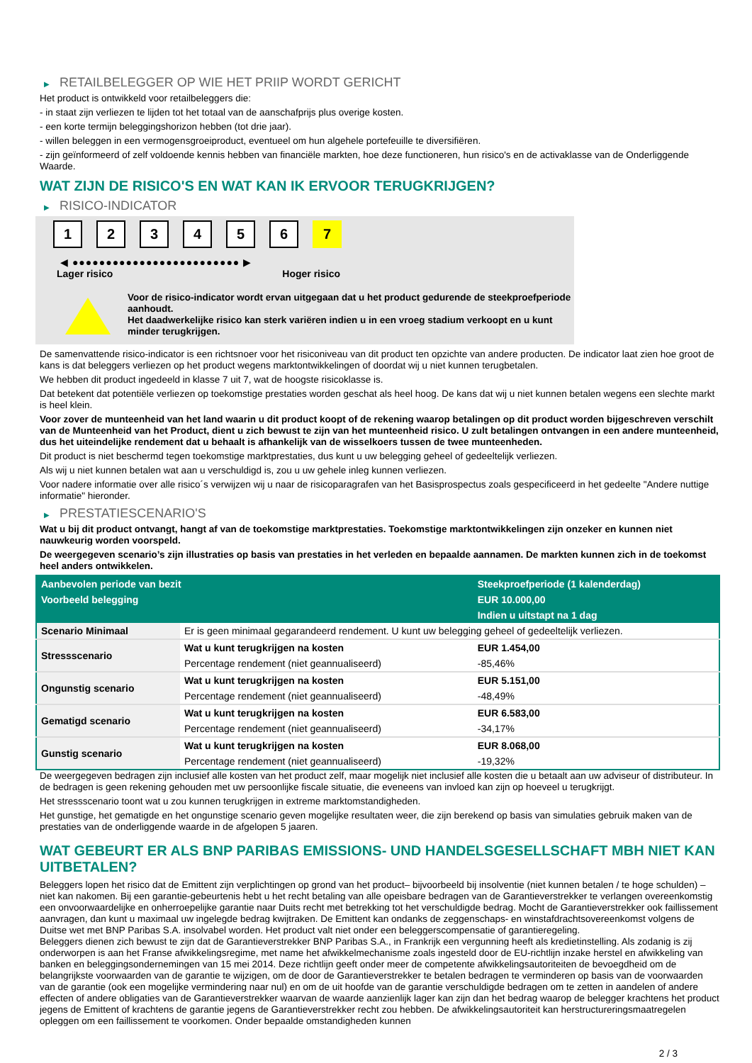▶ RETAILBELEGGER OP WIE HET PRIIP WORDT GERICHT
Het product is ontwikkeld voor retailbeleggers die:
- in staat zijn verliezen te lijden tot het totaal van de aanschafprijs plus overige kosten.
- een korte termijn beleggingshorizon hebben (tot drie jaar).
- willen beleggen in een vermogensgroeiproduct, eventueel om hun algehele portefeuille te diversifiëren.
- zijn geïnformeerd of zelf voldoende kennis hebben van financiële markten, hoe deze functioneren, hun risico's en de activaklasse van de Onderliggende Waarde.
WAT ZIJN DE RISICO'S EN WAT KAN IK ERVOOR TERUGKRIJGEN?
▶ RISICO-INDICATOR
1 2 3 4 5 6 7
◀ ●●●●●●●●●●●●●●●●●●●●●●●●● ▶
Lager risico Hoger risico
Voor de risico-indicator wordt ervan uitgegaan dat u het product gedurende de steekproefperiode aanhoudt.
Het daadwerkelijke risico kan sterk variëren indien u in een vroeg stadium verkoopt en u kunt minder terugkrijgen.
De samenvattende risico-indicator is een richtsnoer voor het risiconiveau van dit product ten opzichte van andere producten. De indicator laat zien hoe groot de kans is dat beleggers verliezen op het product wegens marktontwikkelingen of doordat wij u niet kunnen terugbetalen.
We hebben dit product ingedeeld in klasse 7 uit 7, wat de hoogste risicoklasse is.
Dat betekent dat potentiële verliezen op toekomstige prestaties worden geschat als heel hoog. De kans dat wij u niet kunnen betalen wegens een slechte markt is heel klein.
Voor zover de munteenheid van het land waarin u dit product koopt of de rekening waarop betalingen op dit product worden bijgeschreven verschilt van de Munteenheid van het Product, dient u zich bewust te zijn van het munteenheid risico. U zult betalingen ontvangen in een andere munteenheid, dus het uiteindelijke rendement dat u behaalt is afhankelijk van de wisselkoers tussen de twee munteenheden.
Dit product is niet beschermd tegen toekomstige marktprestaties, dus kunt u uw belegging geheel of gedeeltelijk verliezen.
Als wij u niet kunnen betalen wat aan u verschuldigd is, zou u uw gehele inleg kunnen verliezen.
Voor nadere informatie over alle risico´s verwijzen wij u naar de risicoparagrafen van het Basisprospectus zoals gespecificeerd in het gedeelte "Andere nuttige informatie" hieronder.
▶ PRESTATIESCENARIO'S
Wat u bij dit product ontvangt, hangt af van de toekomstige marktprestaties. Toekomstige marktontwikkelingen zijn onzeker en kunnen niet nauwkeurig worden voorspeld.
De weergegeven scenario’s zijn illustraties op basis van prestaties in het verleden en bepaalde aannamen. De markten kunnen zich in de toekomst heel anders ontwikkelen.
| Aanbevolen periode van bezit | | Steekproefperiode (1 kalenderdag) |
| Voorbeeld belegging | | EUR 10.000,00 |
| | | Indien u uitstapt na 1 dag |
| Scenario Minimaal | Er is geen minimaal gegarandeerd rendement. U kunt uw belegging geheel of gedeeltelijk verliezen. | |
| Stressscenario | Wat u kunt terugkrijgen na kosten | EUR 1.454,00 |
| | Percentage rendement (niet geannualiseerd) | -85,46% |
| Ongunstig scenario | Wat u kunt terugkrijgen na kosten | EUR 5.151,00 |
| | Percentage rendement (niet geannualiseerd) | -48,49% |
| Gematigd scenario | Wat u kunt terugkrijgen na kosten | EUR 6.583,00 |
| | Percentage rendement (niet geannualiseerd) | -34,17% |
| Gunstig scenario | Wat u kunt terugkrijgen na kosten | EUR 8.068,00 |
| | Percentage rendement (niet geannualiseerd) | -19,32% |
De weergegeven bedragen zijn inclusief alle kosten van het product zelf, maar mogelijk niet inclusief alle kosten die u betaalt aan uw adviseur of distributeur. In de bedragen is geen rekening gehouden met uw persoonlijke fiscale situatie, die eveneens van invloed kan zijn op hoeveel u terugkrijgt.
Het stressscenario toont wat u zou kunnen terugkrijgen in extreme marktomstandigheden.
Het gunstige, het gematigde en het ongunstige scenario geven mogelijke resultaten weer, die zijn berekend op basis van simulaties gebruik maken van de prestaties van de onderliggende waarde in de afgelopen 5 jaaren.
WAT GEBEURT ER ALS BNP PARIBAS EMISSIONS- UND HANDELSGESELLSCHAFT MBH NIET KAN UITBETALEN?
Beleggers lopen het risico dat de Emittent zijn verplichtingen op grond van het product– bijvoorbeeld bij insolventie (niet kunnen betalen / te hoge schulden) – niet kan nakomen. Bij een garantie-gebeurtenis hebt u het recht betaling van alle opeisbare bedragen van de Garantieverstrekker te verlangen overeenkomstig een onvoorwaardelijke en onherroepelijke garantie naar Duits recht met betrekking tot het verschuldigde bedrag. Mocht de Garantieverstrekker ook faillissement aanvragen, dan kunt u maximaal uw ingelegde bedrag kwijtraken. De Emittent kan ondanks de zeggenschaps- en winstafdrachtsovereenkomst volgens de Duitse wet met BNP Paribas S.A. insolvabel worden. Het product valt niet onder een beleggerscompensatie of garantieregeling.
Beleggers dienen zich bewust te zijn dat de Garantieverstrekker BNP Paribas S.A., in Frankrijk een vergunning heeft als kredietinstelling. Als zodanig is zij onderworpen is aan het Franse afwikkelingsregime, met name het afwikkelmechanisme zoals ingesteld door de EU-richtlijn inzake herstel en afwikkeling van banken en beleggingsondernemingen van 15 mei 2014. Deze richtlijn geeft onder meer de competente afwikkelingsautoriteiten de bevoegdheid om de belangrijkste voorwaarden van de garantie te wijzigen, om de door de Garantieverstrekker te betalen bedragen te verminderen op basis van de voorwaarden van de garantie (ook een mogelijke vermindering naar nul) en om de uit hoofde van de garantie verschuldigde bedragen om te zetten in aandelen of andere effecten of andere obligaties van de Garantieverstrekker waarvan de waarde aanzienlijk lager kan zijn dan het bedrag waarop de belegger krachtens het product jegens de Emittent of krachtens de garantie jegens de Garantieverstrekker recht zou hebben. De afwikkelingsautoriteit kan herstructureringsmaatregelen opleggen om een faillissement te voorkomen. Onder bepaalde omstandigheden kunnen
2 / 3